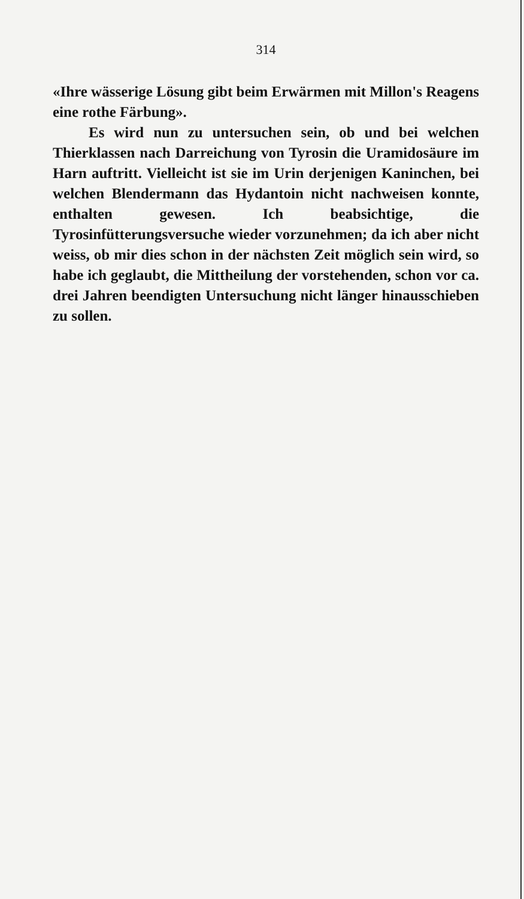314
«Ihre wässerige Lösung gibt beim Erwärmen mit Millon's Reagens eine rothe Färbung».
Es wird nun zu untersuchen sein, ob und bei welchen Thierklassen nach Darreichung von Tyrosin die Uramidosäure im Harn auftritt. Vielleicht ist sie im Urin derjenigen Kaninchen, bei welchen Blendermann das Hydantoin nicht nachweisen konnte, enthalten gewesen. Ich beabsichtige, die Tyrosinfütterungsversuche wieder vorzunehmen; da ich aber nicht weiss, ob mir dies schon in der nächsten Zeit möglich sein wird, so habe ich geglaubt, die Mittheilung der vorstehenden, schon vor ca. drei Jahren beendigten Untersuchung nicht länger hinausschieben zu sollen.